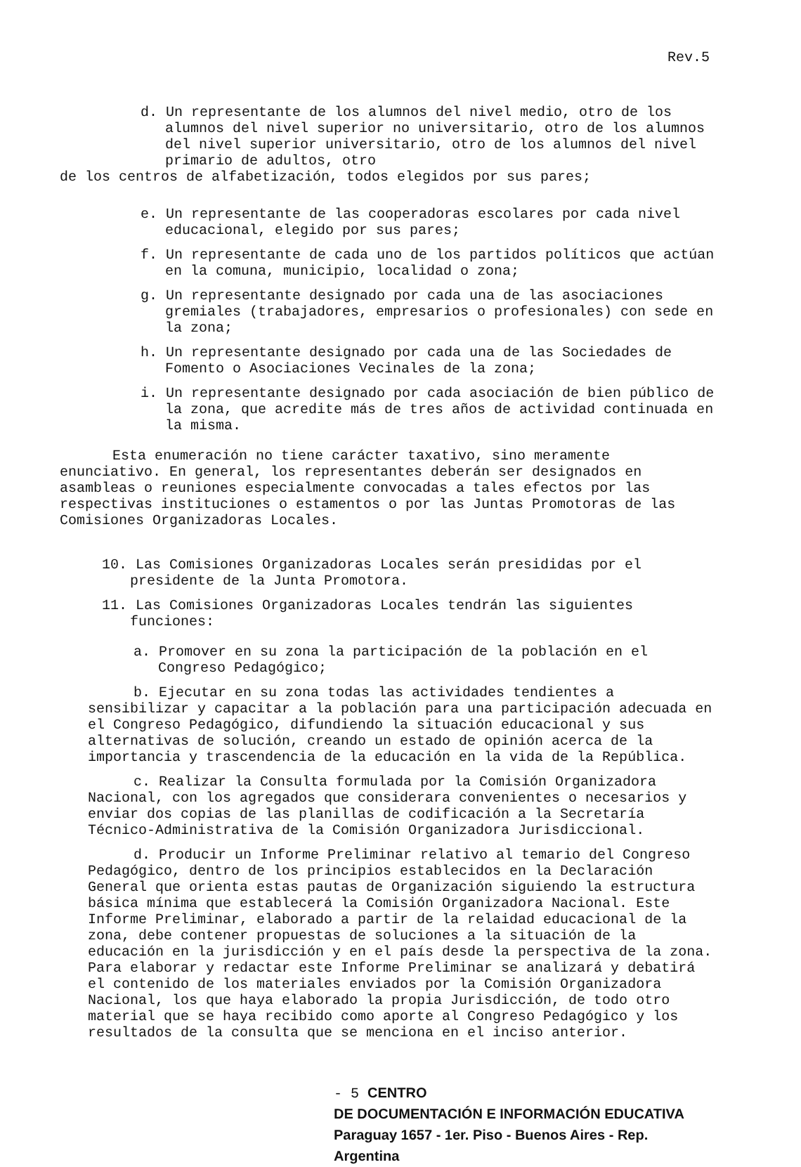Rev.5
d. Un representante de los alumnos del nivel medio, otro de los alumnos del nivel superior no universitario, otro de los alumnos del nivel superior universitario, otro de los alumnos del nivel primario de adultos, otro
de los centros de alfabetización, todos elegidos por sus pares;
e. Un representante de las cooperadoras escolares por cada nivel educacional, elegido por sus pares;
f. Un representante de cada uno de los partidos políticos que actúan en la comuna, municipio, localidad o zona;
g. Un representante designado por cada una de las asociaciones gremiales (trabajadores, empresarios o profesionales) con sede en la zona;
h. Un representante designado por cada una de las Sociedades de Fomento o Asociaciones Vecinales de la zona;
i. Un representante designado por cada asociación de bien público de la zona, que acredite más de tres años de actividad continuada en la misma.
Esta enumeración no tiene carácter taxativo, sino meramente enunciativo. En general, los representantes deberán ser designados en asambleas o reuniones especialmente convocadas a tales efectos por las respectivas instituciones o estamentos o por las Juntas Promotoras de las Comisiones Organizadoras Locales.
10. Las Comisiones Organizadoras Locales serán presididas por el presidente de la Junta Promotora.
11. Las Comisiones Organizadoras Locales tendrán las siguientes funciones:
a. Promover en su zona la participación de la población en el Congreso Pedagógico;
b. Ejecutar en su zona todas las actividades tendientes a sensibilizar y capacitar a la población para una participación adecuada en el Congreso Pedagógico, difundiendo la situación educacional y sus alternativas de solución, creando un estado de opinión acerca de la importancia y trascendencia de la educación en la vida de la República.
c. Realizar la Consulta formulada por la Comisión Organizadora Nacional, con los agregados que considerara convenientes o necesarios y enviar dos copias de las planillas de codificación a la Secretaría Técnico-Administrativa de la Comisión Organizadora Jurisdiccional.
d. Producir un Informe Preliminar relativo al temario del Congreso Pedagógico, dentro de los principios establecidos en la Declaración General que orienta estas pautas de Organización siguiendo la estructura básica mínima que establecerá la Comisión Organizadora Nacional. Este Informe Preliminar, elaborado a partir de la relaidad educacional de la zona, debe contener propuestas de soluciones a la situación de la educación en la jurisdicción y en el país desde la perspectiva de la zona. Para elaborar y redactar este Informe Preliminar se analizará y debatirá el contenido de los materiales enviados por la Comisión Organizadora Nacional, los que haya elaborado la propia Jurisdicción, de todo otro material que se haya recibido como aporte al Congreso Pedagógico y los resultados de la consulta que se menciona en el inciso anterior.
- 5 CENTRO
DE DOCUMENTACIÓN E INFORMACIÓN EDUCATIVA
Paraguay 1657 - 1er. Piso - Buenos Aires - Rep. Argentina